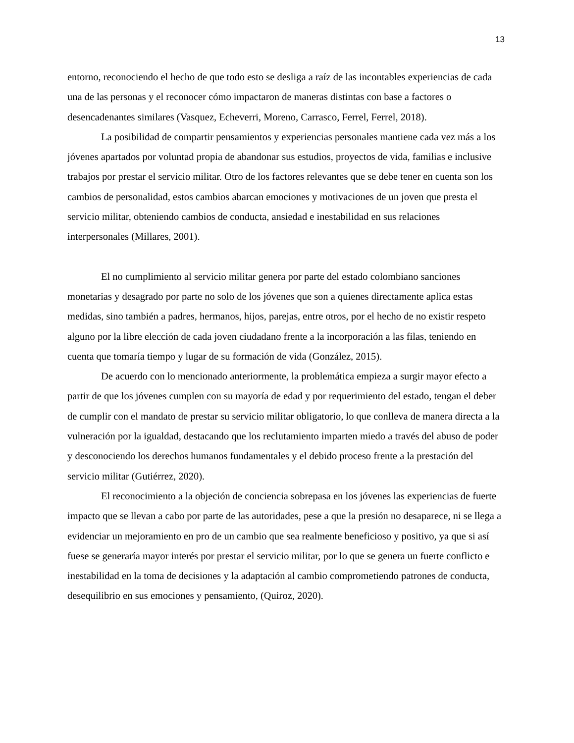13
entorno, reconociendo el hecho de que todo esto se desliga a raíz de las incontables experiencias de cada una de las personas y el reconocer cómo impactaron de maneras distintas con base a factores o desencadenantes similares (Vasquez, Echeverri, Moreno, Carrasco, Ferrel, Ferrel, 2018).
La posibilidad de compartir pensamientos y experiencias personales mantiene cada vez más a los jóvenes apartados por voluntad propia de abandonar sus estudios, proyectos de vida, familias e inclusive trabajos por prestar el servicio militar. Otro de los factores relevantes que se debe tener en cuenta son los cambios de personalidad, estos cambios abarcan emociones y motivaciones de un joven que presta el servicio militar, obteniendo cambios de conducta, ansiedad e inestabilidad en sus relaciones interpersonales (Millares, 2001).
El no cumplimiento al servicio militar genera por parte del estado colombiano sanciones monetarias y desagrado por parte no solo de los jóvenes que son a quienes directamente aplica estas medidas, sino también a padres, hermanos, hijos, parejas, entre otros, por el hecho de no existir respeto alguno por la libre elección de cada joven ciudadano frente a la incorporación a las filas, teniendo en cuenta que tomaría tiempo y lugar de su formación de vida (González, 2015).
De acuerdo con lo mencionado anteriormente, la problemática empieza a surgir mayor efecto a partir de que los jóvenes cumplen con su mayoría de edad y por requerimiento del estado, tengan el deber de cumplir con el mandato de prestar su servicio militar obligatorio, lo que conlleva de manera directa a la vulneración por la igualdad, destacando que los reclutamiento imparten miedo a través del abuso de poder y desconociendo los derechos humanos fundamentales y el debido proceso frente a la prestación del servicio militar (Gutiérrez, 2020).
El reconocimiento a la objeción de conciencia sobrepasa en los jóvenes las experiencias de fuerte impacto que se llevan a cabo por parte de las autoridades, pese a que la presión no desaparece, ni se llega a evidenciar un mejoramiento en pro de un cambio que sea realmente beneficioso y positivo, ya que si así fuese se generaría mayor interés por prestar el servicio militar, por lo que se genera un fuerte conflicto e inestabilidad en la toma de decisiones y la adaptación al cambio comprometiendo patrones de conducta, desequilibrio en sus emociones y pensamiento, (Quiroz, 2020).